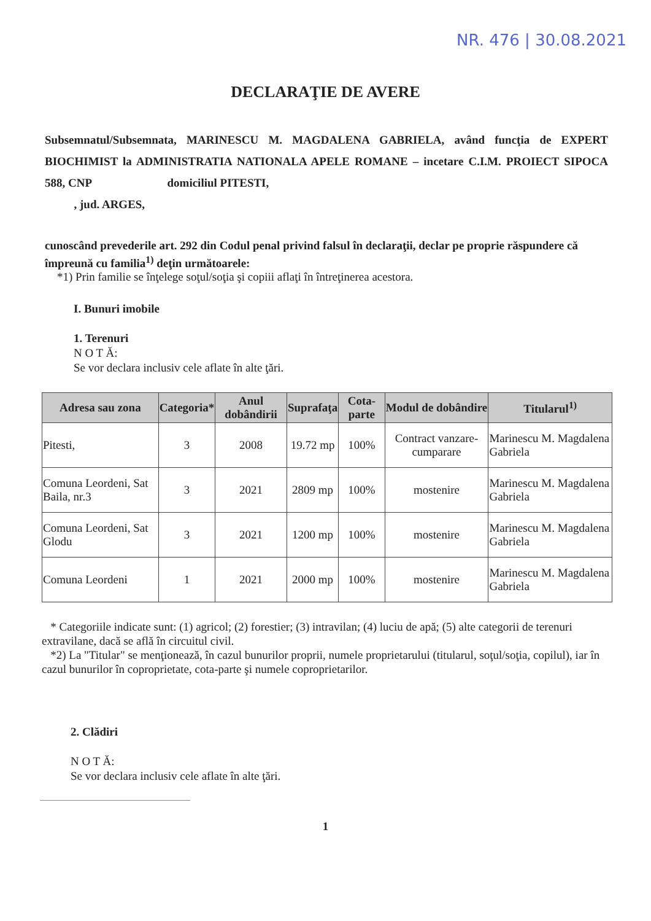NR. 476 | 30.08.2021
DECLARAŢIE DE AVERE
Subsemnatul/Subsemnata, MARINESCU M. MAGDALENA GABRIELA, având funcţia de EXPERT BIOCHIMIST la ADMINISTRATIA NATIONALA APELE ROMANE – incetare C.I.M. PROIECT SIPOCA 588, CNP domiciliul PITESTI,
, jud. ARGES,
cunoscând prevederile art. 292 din Codul penal privind falsul în declaraţii, declar pe proprie răspundere că împreună cu familia<sup>1)</sup> deţin următoarele:
*1) Prin familie se înţelege soţul/soţia şi copiii aflaţi în întreţinerea acestora.
I. Bunuri imobile
1. Terenuri
N O T Ă:
Se vor declara inclusiv cele aflate în alte ţări.
| Adresa sau zona | Categoria* | Anul dobândirii | Suprafaţa | Cota-parte | Modul de dobândire | Titularul<sup>1)</sup> |
| --- | --- | --- | --- | --- | --- | --- |
| Pitesti, | 3 | 2008 | 19.72 mp | 100% | Contract vanzare-cumparare | Marinescu M. Magdalena Gabriela |
| Comuna Leordeni, Sat Baila, nr.3 | 3 | 2021 | 2809 mp | 100% | mostenire | Marinescu M. Magdalena Gabriela |
| Comuna Leordeni, Sat Glodu | 3 | 2021 | 1200 mp | 100% | mostenire | Marinescu M. Magdalena Gabriela |
| Comuna Leordeni | 1 | 2021 | 2000 mp | 100% | mostenire | Marinescu M. Magdalena Gabriela |
* Categoriile indicate sunt: (1) agricol; (2) forestier; (3) intravilan; (4) luciu de apă; (5) alte categorii de terenuri extravilane, dacă se află în circuitul civil.
*2) La "Titular" se menţionează, în cazul bunurilor proprii, numele proprietarului (titularul, soţul/soţia, copilul), iar în cazul bunurilor în coproprietate, cota-parte şi numele coproprietarilor.
2. Clădiri
N O T Ă:
Se vor declara inclusiv cele aflate în alte ţări.
1